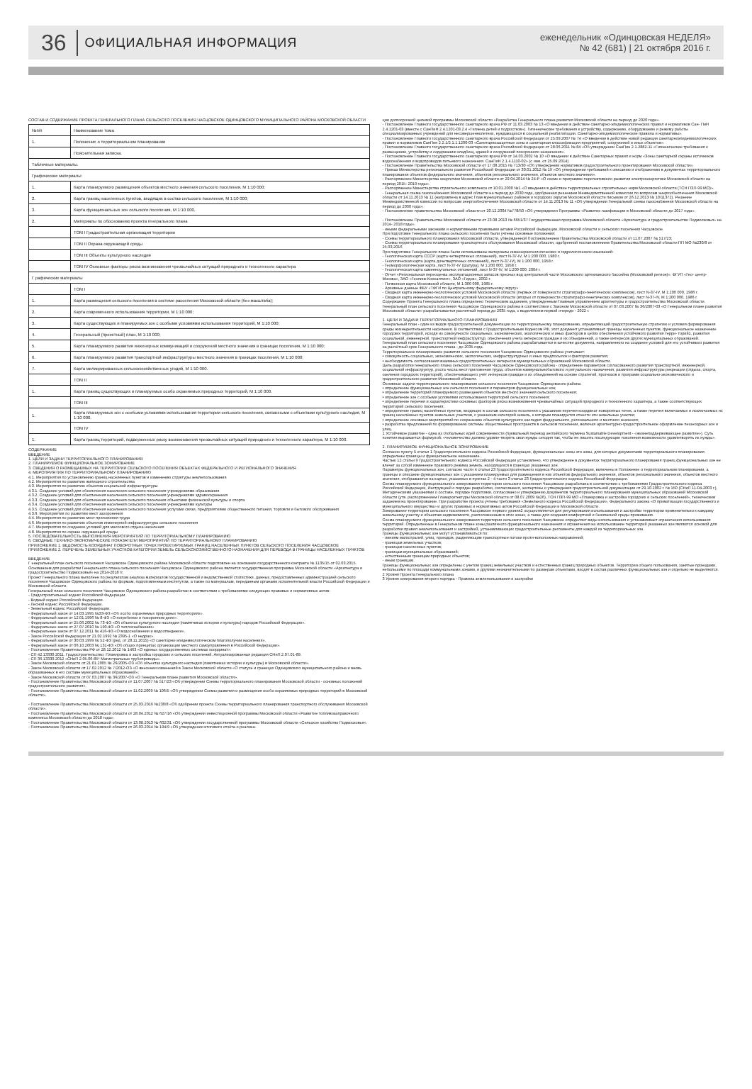36 ОФИЦИАЛЬНАЯ ИНФОРМАЦИЯ
еженедельник «Одинцовская НЕДЕЛЯ»
№ 42 (681) | 21 октября 2016 г.
СОСТАВ И СОДЕРЖАНИЕ ПРОЕКТА ГЕНЕРАЛЬНОГО ПЛАНА СЕЛЬСКОГО ПОСЕЛЕНИЯ ЧАСЦОВСКОЕ ОДИНЦОВСКОГО МУНИЦИПАЛЬНОГО РАЙОНА МОСКОВСКОЙ ОБЛАСТИ
| №п/п | Наименование тома |
| 1. | Положение о территориальном планировании |
| | Пояснительная записка. |
| Табличные материалы. | |
| Графические материалы: | |
| 1. | Карта планируемого размещения объектов местного значения сельского поселения, М 1:10 000; |
| 2. | Карта границ населенных пунктов, входящих в состав сельского поселения, М 1:10 000; |
| 3. | Карта функциональных зон сельского поселения, М 1:10 000. |
| 2. | Материалы по обоснованию проекта генерального плана |
| | ТОМ I Градостроительная организация территории |
| | ТОМ II Охрана окружающей среды |
| | ТОМ III Объекты культурного наследия |
| | ТОМ IV Основные факторы риска возникновения чрезвычайных ситуаций природного и техногенного характера |
| Г рафические материалы | |
| | ТОМ I |
| 1. | Карта размещения сельского поселения в системе расселения Московской области (без масштаба); |
| 2. | Карта современного использования территории, М 1:10 000; |
| 3. | Карта существующих и планируемых зон с особыми условиями использования территорий, М 1:10 000; |
| 4. | Генеральный (проектный) план, М 1:10 000; |
| 5. | Карта планируемого развития инженерных коммуникаций и сооружений местного значения в границах поселения, М 1:10 000; |
| 6. | Карта планируемого развития транспортной инфраструктуры местного значения в границах поселения, М 1:10 000; |
| 7. | Карта мелиорированных сельскохозяйственных угодий, М 1:10 000. |
| | ТОМ II |
| 1. | Карта границ существующих и планируемых особо охраняемых природных территорий, М 1:10 000. |
| | ТОМ III |
| 1. | Карта планируемых зон с особыми условиями использования территории сельского поселения, связанными с объектами культурного наследия, М 1:10 000. |
| | ТОМ IV |
| 1. | Карта границ территорий, подверженных риску возникновения чрезвычайных ситуаций природного и техногенного характера, М 1:10 000. |
СОДЕРЖАНИЕ
ВВЕДЕНИЕ
1. ЦЕЛИ И ЗАДАЧИ ТЕРРИТОРИАЛЬНОГО ПЛАНИРОВАНИЯ
2. ПЛАНИРУЕМОЕ ФУНКЦИОНАЛЬНОЕ ЗОНИРОВАНИЕ
3. СВЕДЕНИЯ О РАЗМЕЩАЕМЫХ НА ТЕРРИТОРИИ СЕЛЬСКОГО ПОСЕЛЕНИЯ ОБЪЕКТАХ ФЕДЕРАЛЬНОГО И РЕГИОНАЛЬНОГО ЗНАЧЕНИЯ
4. МЕРОПРИЯТИЯ ПО ТЕРРИТОРИАЛЬНОМУ ПЛАНИРОВАНИЮ
4.1. Мероприятия по установлению границ населённых пунктов и изменению структуры землепользования
4.2. Мероприятия по развитию жилищного строительства
4.3. Мероприятия по развитию объектов социальной инфраструктуры
4.3.1. Создание условий для обеспечения населения сельского поселения учреждениями образования
4.3.2. Создание условий для обеспечения населения сельского поселения учреждениями здравоохранения
4.3.3. Создание условий для обеспечения населения сельского поселения объектами физической культуры и спорта
4.3.4. Создание условий для обеспечения населения сельского поселения учреждениями культуры
4.3.5. Создание условий для обеспечения населения сельского поселения услугами связи, предприятиями общественного питания, торговли и бытового обслуживания
4.3.6. Мероприятия по развитию мест захоронения
4.4. Мероприятия по развитию мест приложения труда
4.6. Мероприятия по развитию объектов инженерной инфраструктуры сельского поселения
4.7. Мероприятия по созданию условий для массового отдыха населения
4.8. Мероприятия по охране окружающей среды
5. ПОСЛЕДОВАТЕЛЬНОСТЬ ВЫПОЛНЕНИЯ МЕРОПРИЯТИЙ ПО ТЕРРИТОРИАЛЬНОМУ ПЛАНИРОВАНИЮ
6. СВОДНЫЕ ТЕХНИКО-ЭКОНОМИЧЕСКИЕ ПОКАЗАТЕЛИ МЕРОПРИЯТИЙ ПО ТЕРРИТОРИАЛЬНОМУ ПЛАНИРОВАНИЮ
ПРИЛОЖЕНИЕ 1. ВЕДОМОСТЬ КООРДИНАТ ПОВОРОТНЫХ ТОЧЕК ПРОЕКТИРУЕМЫХ ГРАНИЦ НАСЕЛЕННЫХ ПУНКТОВ СЕЛЬСКОГО ПОСЕЛЕНИЯ ЧАСЦОВСКОЕ
ПРИЛОЖЕНИЕ 2. ПЕРЕЧЕНЬ ЗЕМЕЛЬНЫХ УЧАСТКОВ КАТЕГОРИИ ЗЕМЕЛЬ СЕЛЬСКОХОЗЯЙСТВЕННОГО НАЗНАЧЕНИЯ ДЛЯ ПЕРЕВОДА В ГРАНИЦЫ НАСЕЛЕННЫХ ПУНКТОВ
ВВЕДЕНИЕ
Г енеральный план сельского поселения Часцовское Одинцовского района Московской области подготовлен на основании государственного контракта № 1135/15 от 02.03.2015.
Основанием для разработки Генерального плана сельского поселения Часцовское Одинцовского района является государственная программа Московской области «Архитектура и градостроительство Подмосковья» на 2014-2018 гг.
Проект Генерального плана выполнен по результатам анализа материалов государственной и ведомственной статистики, данных, предоставленных администрацией сельского поселения Часцовское Одинцовского района по формам, подготовленным институтом, а также по материалам, переданным органами исполнительной власти Российской Федерации и Московской области.
Генеральный план сельского поселения Часцовское Одинцовского района разработан в соответствии с требованиями следующих правовых и нормативных актов:
- Градостроительный кодекс Российской Федерации.
- Водный кодекс Российской Федерации.
- Лесной кодекс Российской Федерации.
- Земельный кодекс Российской Федерации.
- Федеральный закон от 14.03.1995 №33-ФЗ «Об особо охраняемых природных территориях».
- Федеральный закон от 12.01.1996 № 8-ФЗ «О погребении и похоронном деле».
- Федеральный закон от 25.06.2002 № 73-ФЗ «Об объектах культурного наследия (памятниках истории и культуры) народов Российской Федерации».
- Федеральные закон от 27.07.2010 № 190-ФЗ «О теплоснабжении»
- Федеральные закон от 07.12.2011 № 416-ФЗ «О водоснабжении и водоотведении».
- Закон Российской Федерации от 21.02.1992 № 2395-1 «О недрах».
- Федеральный закон от 30.03.1999 № 52-ФЗ (ред. от 28.11.2015) «О санитарно-эпидемиологическом благополучии населения».
- Федеральный закон от 06.10.2003 № 131-ФЗ «Об общих принципах организации местного самоуправления в Российской Федерации».
- Постановление Правительства РФ от 28.12.2012 № 1463 «О единых государственных системах координат».
- СП 42.13330.2011. Градостроительство. Планировка и застройка городских и сельских поселений. Актуализированная редакция СНиП 2.07.01-89.
- СП 36.13330.2012 «СНиП 2.05.06-85* Магистральные трубопроводы».
- Закон Московской области от 21.01.2005 № 26/2005-ОЗ «Об объектах культурного наследия (памятниках истории и культуры) в Московской области».
- Закон Московской области от 17.02.2012 № 7/2012-ОЗ «О внесении изменений в Закон Московской области «О статусе и границах Одинцовского муниципального района и вновь образованных в его составе муниципальных образований»;
- Закон Московской области от 07.03.2007 № 36/2007-ОЗ «О Генеральном плане развития Московской области».
- Постановление Правительства Московской области от 11.07.2007 № 517/23 «Об утверждении Схемы территориального планирования Московской области - основных положений градостроительного развития».
- Постановление Правительства Московской области от 11.02.2009 № 106/5 «Об утверждении Схемы развития и размещения особо охраняемых природных территорий в Московской области».
- Постановление Правительства Московской области от 25.03.2016 №230/8 «Об одобрении проекта Схемы территориального планирования транспортного обслуживания Московской области».
- Постановление Правительства Московской области от 28.04.2012 № 627/16 «Об утверждении инвестиционной программы Московской области «Развитие топливозаправочного комплекса Московской области до 2018 года».
- Постановление Правительства Московской области от 13.08.2013 № 602/31 «Об утверждении государственной программы Московской области «Сельское хозяйство Подмосковья».
- Постановление Правительства Московской области от 26.03.2014 № 194/9 «Об утверждении итогового отчёта о реализа-
ции долгосрочной целевой программы Московской области «Разработка Генерального плана развития Московской области на период до 2020 года».
- Постановление Главного государственного санитарного врача РФ от 11.03.2003 № 13 «О введении в действие санитарно-эпидемиологических правил и нормативов Сан- ПиН 2.4.1201-03 (вместе с СанПиН 2.4.1201-03.2.4 «Гигиена детей и подростков»). Гигиенические требования к устройству, содержанию, оборудованию и режиму работы специализированных учреждений для несовершеннолетних, нуждающихся в социальной реабилитации. Санитарно-эпидемиологические правила и нормативы».
- Постановление Главного государственного санитарного врача Российской Федерации от 25.09.2007 № 74 «О введении в действие новой редакции санитарноэпидемиологических правил и нормативов СанПин 2.2.1/2.1.1.1200-03 «Санитарнозащитные зоны и санитарная классификация предприятий, сооружений и иных объектов».
- Постановление Главного государственного санитарного врача Российской Федерации от 28.06.2011 № 84 «Об утверждении СанПин 2.1.2882-11 «Гигиенические требования к размещению, устройству и содержанию кладбищ, зданий и сооружений похоронного назначения».
- Постановление Главного государственного санитарного врача РФ от 14.03.2002 № 10 «О введении в действие Санитарных правил и норм «Зоны санитарной охраны источников водоснабжения и водопроводов питьевого назначения. СанПиН 2.1.4.1110-02» (с изм. от 25.09.2014)
- Постановление Правительства Московской области от 17.08.2015 № 713/30 «Об утверждении нормативов градостроительного проектирования Московской области»;
- Приказ Министерства регионального развития Российской Федерации от 30.01.2012 № 19 «Об утверждении требований к описанию и отображению в документах территориального планирования объектов федерального значения, объектов регионального значения, объектов местного значения».
- Распоряжение Министерства энергетики Московской области от 29.04.2014 № 24-Р «О схеме и программе перспективного развития электроэнергетики Московской области на период 2015- 2019 годы».
- Распоряжение Министерства строительного комплекса от 10.01.2000 №1 «О введении в действие территориальных строительных норм Московской области (ТСН ПЗП-99 МО)».
- Генеральная схема газоснабжения Московской области на период до 2030 года, одобренная решением Межведомственной комиссии по вопросам энергообеспечения Московской области от 14.11.2013 № 11 (направлена в адрес Глав муниципальных районов и городских округов Московской области письмом от 26.12.2013 № 10/11372). Решение Межведомственной комиссии по вопросам энергообеспечения Московской области от 14.11.2013 № 11 «Об утверждении Генеральной схемы газоснабжения Московской области на период до 2030 года»;
- Постановление правительства Московской области от 20.12.2004 №778/50 «Об утверждении Программы «Развитие газификации в Московской области до 2017 года».
- Постановление Правительства Московской области от 23.08.2013 № 6651/37 Государственная программа Московской области «Архитектура и градостроительство Подмосковья» на 2014- 2018 годы».
- иными федеральными законами и нормативными правовыми актами Российской Федерации, Московской области и сельского поселения Часцовское.
При подготовке Генерального плана сельского поселения были учтены основные положения:
- Схемы территориального планирования Московской области, утвержденной Постановлением Правительства Московской области от 11.07.2007 № 517/23;
- Схемы территориального планирования транспортного обслуживания Московской области, одобренной постановлением Правительства Московской области ПП МО №230/8 от 25.03.2016
При подготовке Генерального плана были использованы материалы инженерногеологических и гидрологических изысканий:
- Геологическая карта СССР (карта четвертичных отложений), лист N-37-IV, М 1:200 000, 1980 г.
- Геологическая карта (карта дочетвертичных отложений), лист N-37-IV), М 1:200 000, 1958 г.
- Геоморфологическая карта, лист N-37-IV (Шатура), М 1:200 000, 1958 г.
- Геологическая карта каменноугольных отложений, лист N-37-IV, М 1:200 000, 2004 г.
- Отчет «Региональная переоценка эксплуатационных запасов пресных вод центральной части Московского артезианского бассейна (Московский регион)». ФГУП «Гео- центр-Москва», ЗАО «Геолинк Консалтинг», ЗАО «Гидэк», 2002 г.
- Почвенная карта Московской области, М 1:300 000, 1985 г.
- Архивные данные ФБУ «ТФГИ по Центральному федеральному округу»
- Сводная карта инженерно-геологических условий Московской области (первых от поверхности стратиграфо-генетических комплексов), лист N-37-IV, М 1:200 000, 1986 г.
- Сводная карта инженерно-геологических условий Московской области (вторых от поверхности стратиграфо-генетических комплексов), лист N-37-IV, М 1:200 000, 1986 г.
Содержание Проекта Генерального плана определено Техническим заданием, утвержденным Главным управлением архитектуры и градостроительства Московской области.
Генеральный план сельского поселения Часцовское Одинцовского района в соответствии с Законом Московской области от 07.03.2007 № 36/2007-03 «О Генеральном плане развития Московской области» разрабатывается расчетный период до 2035 года, с выделением первой очереди - 2022 г.
1. ЦЕЛИ И ЗАДАЧИ ТЕРРИТОРИАЛЬНОГО ПЛАНИРОВАНИЯ
Генеральный план - один из видов градостроительной документации по территориальному планированию, определяющий градостроительную стратегию и условия формирования среды жизнедеятельности населения. В соответствии с Градостроительным Кодексом РФ, этот документ устанавливает границы населенных пунктов, функциональное назначение городских территорий, исходя из совокупности социальных, экономических, экологических и иных факторов в целях обеспечения устойчивого развития терри- торий1, развития социальной, инженерной, транспортной инфраструктур, обеспечения учета интересов граждан и их объединений, а также интересов других муниципальных образований.
Генеральный план сельского поселения Часцовское Одинцовского района разрабатывается в качестве документа, направленного на создание условий для его устойчивого развития на расчётный срок Генерального плана - до 2035 года.
Территориальное планирование развития сельского поселения Часцовское Одинцовского района учитывает:
• совокупность социальных, экономических, экологических, инфраструктурных и иных предпосылок и факторов развития;
• необходимость согласования взаимных градостроительных интересов муниципальных образований Московской области.
Цель разработки генерального плана сельского поселения Часцовское Одинцовского района - определение параметров согласованного развития транспортной, инженерной, социальной инфраструктур, роста числа мест приложения труда, объектов коммунальнобытового и ритуального назначения, развития инфраструктуры рекреации (отдыха, спорта, озеления городских территорий), обеспечивающего учёт интересов граждан и их объединений на основе стратегий, прогнозов и программ социально-экономического и градостроительного развития Московской области.
Основные задачи территориального планирования сельского поселения Часцовское Одинцовского района:
• определение функциональных зон сельского поселения и параметров функциональных зон;
• определение территорий планируемого размещения объектов местного значения сельского поселения;
• определение зон с особыми условиями использования территорий сельского поселения;
• определение перечня и характеристики основных факторов риска возникновения чрезвычайных ситуаций природного и техногенного характера, а также соответствующих территорий сельского поселения;
• определение границ населённых пунктов, входящих в состав сельского поселения с указанием перечня координат поворотных точек, а также перечня включаемых и исключаемых из границ населённых пунктов земельных участков, с указанием категорий земель, к которым планируется отнести эти земельные участки;
• определение основных мероприятий по сохранению объектов культурного наследия федерального, регионального и местного значения;
• разработка предложений по формированию системы общественных пространств в сельском поселении, включая архитектурно-градостроительное оформление пешеходных зон и улиц.
1 Устойчивое развитие - одна из глобальных идей современности (буквальный перевод английского термина Sustainable Development - «жизнеподдерживающее развитие»). Суть понятия выражается формулой: «человечество должно удовле-творять свои нужды сегодня так, чтобы не лишить последующие поколения возможности удовлетворять их нужды».
2. ПЛАНИРУЕМОЕ ФУНКЦИОНАЛЬНОЕ ЗОНИРОВАНИЕ
Согласно пункту 5 статья 1 Градостроительного кодекса Российской Федерации, функциональные зоны это зоны, для которых документами территориального планирования определены границы и функциональное назначение.
Частью 12 статьи 9 Градостроительного кодекса Российской Федерации установлено, что утверждение в документах территориального планирования границ функциональных зон не влечет за собой изменение правового режима земель, находящихся в границах указанных зон.
Параметры функциональных зон, согласно части 4 статьи 23 Градостроительного кодекса Российской Федерации, включены в Положение о территориальном планировании, а границы и описание функциональных зон с указанием планируемых для размещения в них объектов федерального значения, объектов регионального значения, объектов местного значения, отображаются на картах, указанных в пунктах 2 - 4 части 3 статьи 23 Градостроительного кодекса Российской Федерации.
Схема планируемого функционального зонирования территории сельского поселения Часцовское разработана в соответствии с требованиями Градостроительного кодекса Российской Федерации, Инструкцией о порядке разработки, согласования, экспертизы и утверждения градостроительной документации от 29.10.2002 г. № 150 (СНиП 11-04-2003 г.), Методическими указаниями о составе, порядке подготовки, согласовано и утверждению документов территориального планирования муниципальных образований Московской области (утв. распоряжением Главархитектуры Московской области от 08.07.2009 №26), ТСН ПЗП-99 МО «Планировка и застройка городских и сельских поселений», техническим заданием на проектирование. При разработке проекта учтены требования «Земельного кодекса Российской Федерации», Федерального закона «О приватизации государственного и муниципального имущества» и других правовых и нормативных актов Российской Федерации и Московской области.
Зонирование территории сельского поселения Часцовское первого уровня2 осуществляется для регулирования использования и застройки территории применительно к каждому земельному участку и объектам недвижимости, расположенным в этих зонах, а также для создания комфортной и безопасной среды проживания.
Схема планируемого функционального зонирования территории сельского поселения Часцовское определяет виды использования и устанавливает ограничения использования территорий. Определенные в Генеральном плане зоны различного функционального назначения и ограничения на использование территорий указанных зон являются основой для разработки правил землепользования и застройки3, устанавливающих градостроительные регламенты для каждой из территориальных зон.
Границы функциональных зон могут устанавливаться по:
- линиям магистралей, улиц, проездов, разделяющим транспортные потоки проти-воположных направлений;
- границам земельных участков;
- границам населенных пунктов;
- границам муниципальных образований;
- естественным границам природных объектов;
- иным границам.
Границы функциональных зон определены с учетом границ земельных участков и естественных границ природных объектов. Территории общего пользования, занятые проездами, небольшими по площади коммунальными зонами, и другими незначительными по размерам объектами, входят в состав различных функциональных зон и отдельно не выделяются.
2 Уровня Проекта Генерального плана
3 Уровня зонирования второго порядка - Правила землепользования и застройки